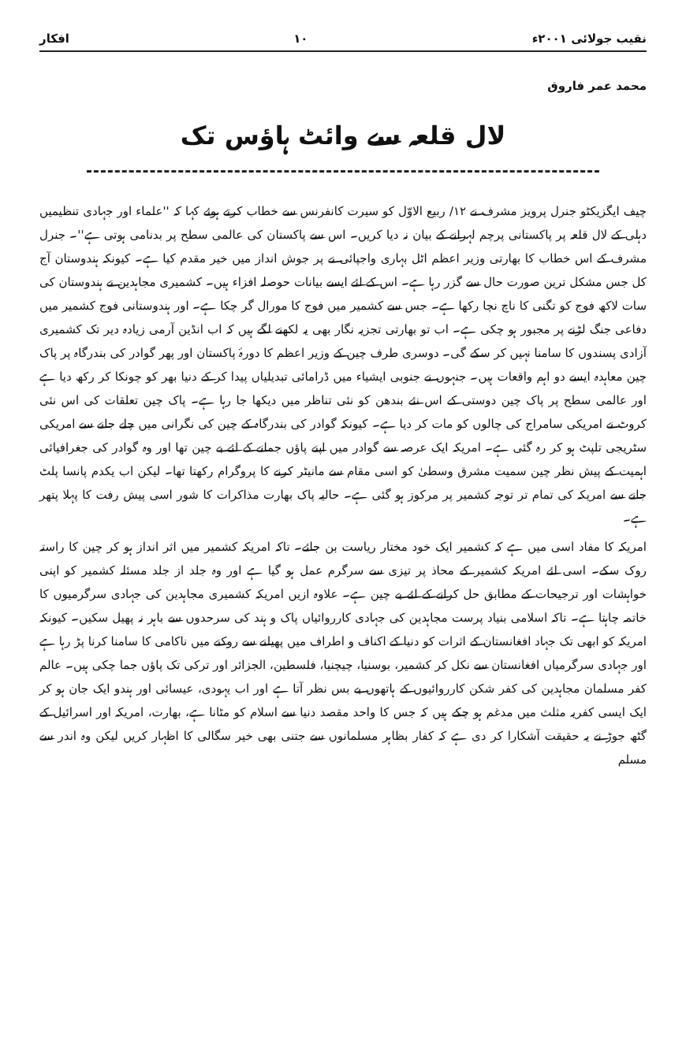نقیب جولائی ۲۰۰۱ء ۱۰ افکار
محمد عمر فاروق
لال قلعہ سے وائٹ ہاؤس تک
چیف ایگزیکٹو جنرل پرویز مشرف نے ۱۲/ ربیع الاوّل کو سیرت کانفرنس سے خطاب کرتے ہوئے کہا کہ ''علماء اور جہادی تنظیمیں دہلی کے لال قلعہ پر پاکستانی پرچم لہرانے کے بیان نہ دیا کریں۔ اس سے پاکستان کی عالمی سطح پر بدنامی ہوتی ہے''۔ جنرل مشرف کے اس خطاب کا بھارتی وزیر اعظم اٹل بہاری واجپائی نے پر جوش انداز میں خیر مقدم کیا ہے۔ کیونکہ ہندوستان آج کل جس مشکل ترین صورت حال سے گزر رہا ہے۔ اس کے لئے ایسے بیانات حوصلہ افزاء ہیں۔ کشمیری مجاہدین نے ہندوستان کی سات لاکھ فوج کو تگنی کا ناچ نچا رکھا ہے۔ جس سے کشمیر میں فوج کا مورال گر چکا ہے۔ اور ہندوستانی فوج کشمیر میں دفاعی جنگ لڑنے پر مجبور ہو چکی ہے۔ اب تو بھارتی تجزیہ نگار بھی یہ لکھنے لگے ہیں کہ اب انڈین آرمی زیادہ دیر تک کشمیری آزادی پسندوں کا سامنا نہیں کر سکے گی۔ دوسری طرف چین کے وزیر اعظم کا دورۂ پاکستان اور پھر گوادر کی بندرگاہ پر پاک چین معاہدہ ایسے دو اہم واقعات ہیں۔ جنہوں نے جنوبی ایشیاء میں ڈرامائی تبدیلیاں پیدا کر کے دنیا بھر کو چونکا کر رکھ دیا ہے اور عالمی سطح پر پاک چین دوستی کے اس نئے بندھن کو نئی تناظر میں دیکھا جا رہا ہے۔ پاک چین تعلقات کی اس نئی کروٹ نے امریکی سامراج کی چالوں کو مات کر دیا ہے۔ کیونکہ گوادر کی بندرگاہ کے چین کی نگرانی میں چلے جانے سے امریکی سٹریجی تلپٹ ہو کر رہ گئی ہے۔ امریکہ ایک عرصہ سے گوادر میں اپنے پاؤں جمانے کے لئے بے چین تھا اور وہ گوادر کی جغرافیائی اہمیت کے پیش نظر چین سمیت مشرق وسطیٰ کو اسی مقام سے مانیٹر کرنے کا پروگرام رکھتا تھا۔ لیکن اب یکدم پانسا پلٹ جانے سے امریکہ کی تمام تر توجہ کشمیر پر مرکوز ہو گئی ہے۔ حالیہ پاک بھارت مذاکرات کا شور اسی پیش رفت کا پہلا پتھر ہے۔
امریکہ کا مفاد اسی میں ہے کہ کشمیر ایک خود مختار ریاست بن جائے۔ تاکہ امریکہ کشمیر میں اثر انداز ہو کر چین کا راستہ روک سکے۔ اسی لئے امریکہ کشمیر کے محاذ پر تیزی سے سرگرم عمل ہو گیا ہے اور وہ جلد از جلد مسئلہ کشمیر کو اپنی خواہشات اور ترجیحات کے مطابق حل کرانے کے لئے بے چین ہے۔ علاوہ ازیں امریکہ کشمیری مجاہدین کی جہادی سرگرمیوں کا خاتمہ چاہتا ہے۔ تاکہ اسلامی بنیاد پرست مجاہدین کی جہادی کارروائیاں پاک و ہند کی سرحدوں سے باہر نہ پھیل سکیں۔ کیونکہ امریکہ کو ابھی تک جہاد افغانستان کے اثرات کو دنیا کے اکناف و اطراف میں پھیلنے سے روکنے میں ناکامی کا سامنا کرنا پڑ رہا ہے اور جہادی سرگرمیاں افغانستان سے نکل کر کشمیر، بوسنیا، چیچنیا، فلسطین، الجزائر اور ترکی تک پاؤں جما چکی ہیں۔ عالم کفر مسلمان مجاہدین کی کفر شکن کارروائیوں کے ہاتھوں بے بس نظر آتا ہے اور اب یہودی، عیسائی اور ہندو ایک جان ہو کر ایک ایسی کفریہ مثلث میں مدغم ہو چکے ہیں کہ جس کا واحد مقصد دنیا سے اسلام کو مٹانا ہے، بھارت، امریکہ اور اسرائیل کے گٹھ جوڑ نے یہ حقیقت آشکارا کر دی ہے کہ کفار بظاہر مسلمانوں سے جتنی بھی خیر سگالی کا اظہار کریں لیکن وہ اندر سے مسلم